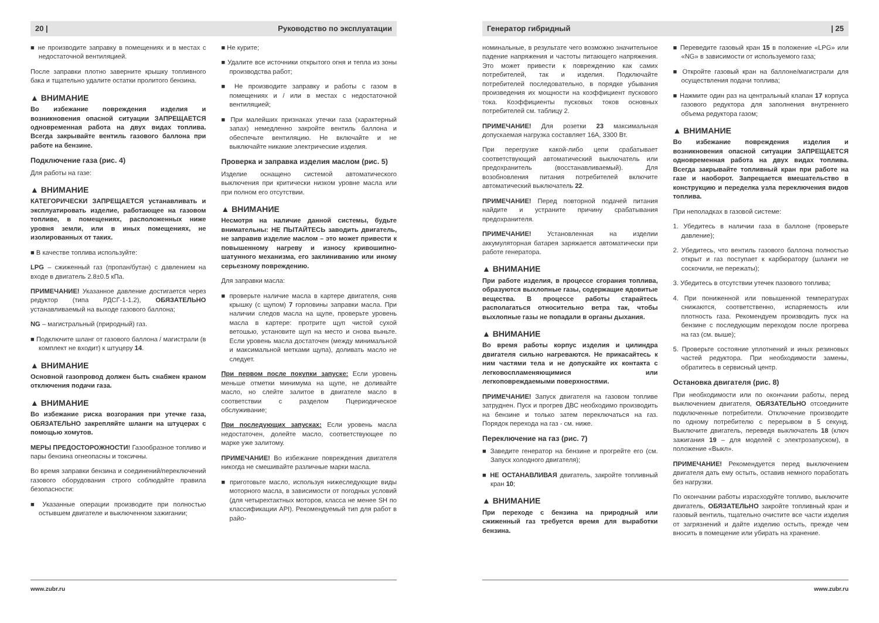20 | Руководство по эксплуатации
■ не производите заправку в помещениях и в местах с недостаточной вентиляцией.
После заправки плотно заверните крышку топливного бака и тщательно удалите остатки пролитого бензина.
▲ ВНИМАНИЕ
Во избежание повреждения изделия и возникновения опасной ситуации ЗАПРЕЩАЕТСЯ одновременная работа на двух видах топлива. Всегда закрывайте вентиль газового баллона при работе на бензине.
Подключение газа (рис. 4)
Для работы на газе:
▲ ВНИМАНИЕ
КАТЕГОРИЧЕСКИ ЗАПРЕЩАЕТСЯ устанавливать и эксплуатировать изделие, работающее на газовом топливе, в помещениях, расположенных ниже уровня земли, или в иных помещениях, не изолированных от таких.
■ В качестве топлива используйте:
LPG – сжиженный газ (пропан/бутан) с давлением на входе в двигатель 2.8±0.5 кПа.
ПРИМЕЧАНИЕ! Указанное давление достигается через редуктор (типа РДСГ-1-1.2), ОБЯЗАТЕЛЬНО устанавливаемый на выходе газового баллона;
NG – магистральный (природный) газ.
■ Подключите шланг от газового баллона / магистрали (в комплект не входит) к штуцеру 14.
▲ ВНИМАНИЕ
Основной газопровод должен быть снабжен краном отключения подачи газа.
▲ ВНИМАНИЕ
Во избежание риска возгорания при утечке газа, ОБЯЗАТЕЛЬНО закрепляйте шланги на штуцерах с помощью хомутов.
МЕРЫ ПРЕДОСТОРОЖНОСТИ! Газообразное топливо и пары бензина огнеопасны и токсичны.
Во время заправки бензина и соединений/переключений газового оборудования строго соблюдайте правила безопасности:
■ Указанные операции производите при полностью остывшем двигателе и выключенном зажигании;
■ Не курите;
■ Удалите все источники открытого огня и тепла из зоны производства работ;
■ Не производите заправку и работы с газом в помещениях и / или в местах с недостаточной вентиляцией;
■ При малейших признаках утечки газа (характерный запах) немедленно закройте вентиль баллона и обеспечьте вентиляцию. Не включайте и не выключайте никакие электрические изделия.
Проверка и заправка изделия маслом (рис. 5)
Изделие оснащено системой автоматического выключения при критически низком уровне масла или при полном его отсутствии.
▲ ВНИМАНИЕ
Несмотря на наличие данной системы, будьте внимательны: НЕ ПЫТАЙТЕСЬ заводить двигатель, не заправив изделие маслом – это может привести к повышенному нагреву и износу кривошипно-шатунного механизма, его заклиниванию или иному серьезному повреждению.
Для заправки масла:
■ проверьте наличие масла в картере двигателя, сняв крышку (с щупом) 7 горловины заправки масла. При наличии следов масла на щупе, проверьте уровень масла в картере: протрите щуп чистой сухой ветошью, установите щуп на место и снова выньте. Если уровень масла достаточен (между минимальной и максимальной метками щупа), доливать масло не следует.
При первом после покупки запуске: Если уровень меньше отметки минимума на щупе, не доливайте масло, но слейте залитое в двигателе масло в соответствии с разделом Пцериодическое обслуживание;
При последующих запусках: Если уровень масла недостаточен, долейте масло, соответствующее по марке уже залитому.
ПРИМЕЧАНИЕ! Во избежание повреждения двигателя никогда не смешивайте различные марки масла.
■ приготовьте масло, используя нижеследующие виды моторного масла, в зависимости от погодных условий (для четырехтактных моторов, класса не менее SH по классификации API). Рекомендуемый тип для работ в райо-
www.zubr.ru
Генератор гибридный | 25
номинальные, в результате чего возможно значительное падение напряжения и частоты питающего напряжения. Это может привести к повреждению как самих потребителей, так и изделия. Подключайте потребителей последовательно, в порядке убывания произведения их мощности на коэффициент пускового тока. Коэффициенты пусковых токов основных потребителей см. таблицу 2.
ПРИМЕЧАНИЕ! Для розетки 23 максимальная допускаемая нагрузка составляет 16А, 3300 Вт.
При перегрузке какой-либо цепи срабатывает соответствующий автоматический выключатель или предохранитель (восстанавливаемый). Для возобновления питания потребителей включите автоматический выключатель 22.
ПРИМЕЧАНИЕ! Перед повторной подачей питания найдите и устраните причину срабатывания предохранителя.
ПРИМЕЧАНИЕ! Установленная на изделии аккумуляторная батарея заряжается автоматически при работе генератора.
▲ ВНИМАНИЕ
При работе изделия, в процессе сгорания топлива, образуются выхлопные газы, содержащие ядовитые вещества. В процессе работы старайтесь располагаться относительно ветра так, чтобы выхлопные газы не попадали в органы дыхания.
▲ ВНИМАНИЕ
Во время работы корпус изделия и цилиндра двигателя сильно нагреваются. Не прикасайтесь к ним частями тела и не допускайте их контакта с легковоспламеняющимися или легкоповреждаемыми поверхностями.
ПРИМЕЧАНИЕ! Запуск двигателя на газовом топливе затруднен. Пуск и прогрев ДВС необходимо производить на бензине и только затем переключаться на газ. Порядок перехода на газ - см. ниже.
Переключение на газ (рис. 7)
■ Заведите генератор на бензине и прогрейте его (см. Запуск холодного двигателя);
■ НЕ ОСТАНАВЛИВАЯ двигатель, закройте топливный кран 10;
▲ ВНИМАНИЕ
При переходе с бензина на природный или сжиженный газ требуется время для выработки бензина.
■ Переведите газовый кран 15 в положение «LPG» или «NG» в зависимости от используемого газа;
■ Откройте газовый кран на баллоне/магистрали для осуществления подачи топлива;
■ Нажмите один раз на центральный клапан 17 корпуса газового редуктора для заполнения внутреннего объема редуктора газом;
▲ ВНИМАНИЕ
Во избежание повреждения изделия и возникновения опасной ситуации ЗАПРЕЩАЕТСЯ одновременная работа на двух видах топлива. Всегда закрывайте топливный кран при работе на газе и наоборот. Запрещается вмешательство в конструкцию и переделка узла переключения видов топлива.
При неполадках в газовой системе:
1. Убедитесь в наличии газа в баллоне (проверьте давление);
2. Убедитесь, что вентиль газового баллона полностью открыт и газ поступает к карбюратору (шланги не соскочили, не пережаты);
3. Убедитесь в отсутствии утечек пазового топлива;
4. При пониженной или повышенной температурах снижаются, соответственно, испаряемость или плотность газа. Рекомендуем производить пуск на бензине с последующим переходом после прогрева на газ (см. выше);
5. Проверьте состояние уплотнений и иных резиновых частей редуктора. При необходимости замены, обратитесь в сервисный центр.
Остановка двигателя (рис. 8)
При необходимости или по окончании работы, перед выключением двигателя, ОБЯЗАТЕЛЬНО отсоедините подключенные потребители. Отключение производите по одному потребителю с перерывом в 5 секунд. Выключите двигатель, переведя выключатель 18 (ключ зажигания 19 – для моделей с электрозапуском), в положение «Выкл».
ПРИМЕЧАНИЕ! Рекомендуется перед выключением двигателя дать ему остыть, оставив немного поработать без нагрузки.
По окончании работы израсходуйте топливо, выключите двигатель, ОБЯЗАТЕЛЬНО закройте топливный кран и газовый вентиль, тщательно очистите все части изделия от загрязнений и дайте изделию остыть, прежде чем вносить в помещение или убирать на хранение.
www.zubr.ru